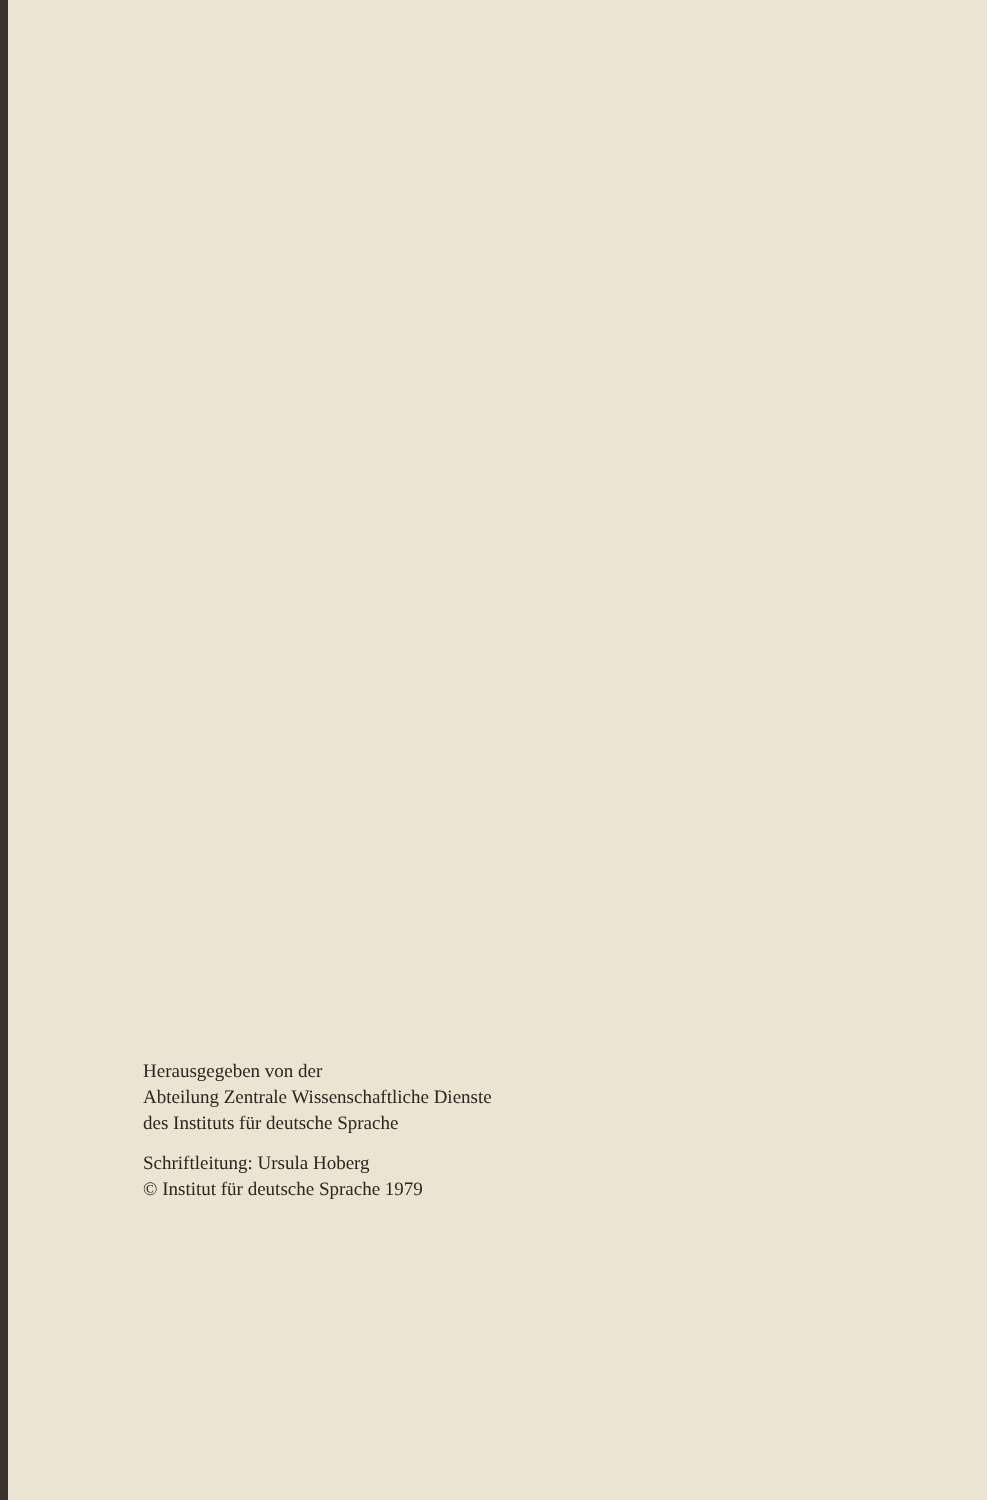Herausgegeben von der
Abteilung Zentrale Wissenschaftliche Dienste
des Instituts für deutsche Sprache
Schriftleitung: Ursula Hoberg
© Institut für deutsche Sprache 1979